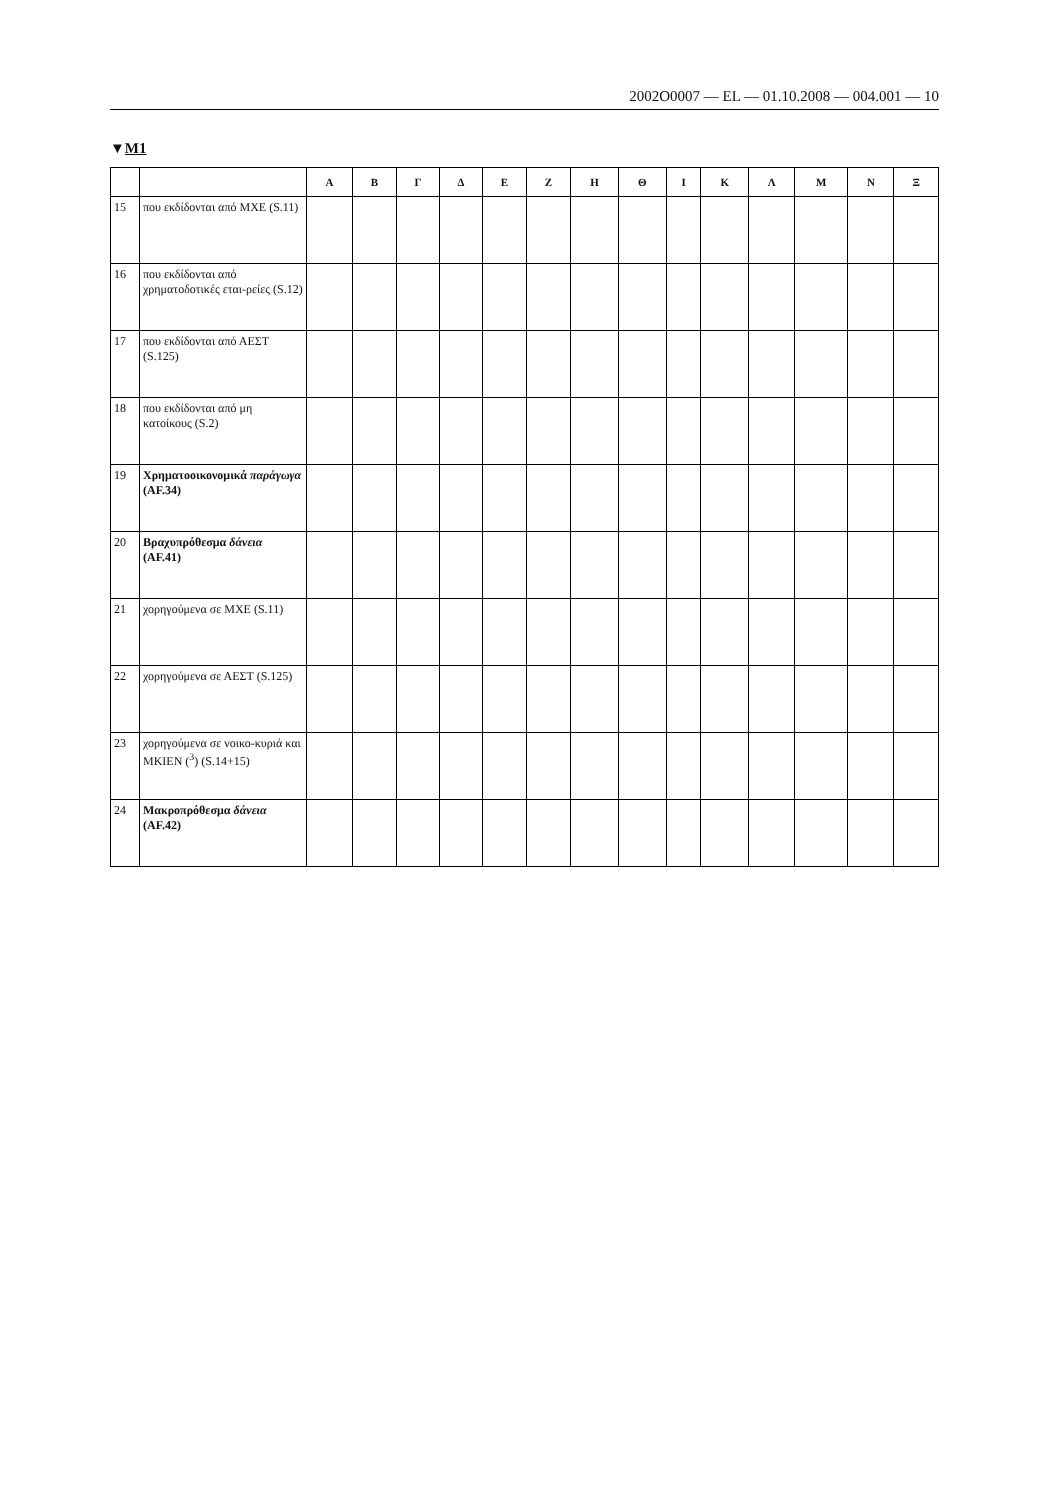2002O0007 — EL — 01.10.2008 — 004.001 — 10
▼M1
| | | Α | Β | Γ | Δ | Ε | Ζ | Η | Θ | Ι | Κ | Λ | Μ | Ν | Ξ |
| --- | --- | --- | --- | --- | --- | --- | --- | --- | --- | --- | --- | --- | --- | --- | --- |
| 15 | που εκδίδονται από ΜΧΕ (S.11) | | | | | | | | | | | | | | |
| 16 | που εκδίδονται από χρηματοδοτικές εται-ρείες (S.12) | | | | | | | | | | | | | | |
| 17 | που εκδίδονται από ΑΕΣΤ (S.125) | | | | | | | | | | | | | | |
| 18 | που εκδίδονται από μη κατοίκους (S.2) | | | | | | | | | | | | | | |
| 19 | Χρηματοοικονομικά παράγωγα (AF.34) | | | | | | | | | | | | | | |
| 20 | Βραχυπρόθεσμα δάνεια (AF.41) | | | | | | | | | | | | | | |
| 21 | χορηγούμενα σε ΜΧΕ (S.11) | | | | | | | | | | | | | | |
| 22 | χορηγούμενα σε ΑΕΣΤ (S.125) | | | | | | | | | | | | | | |
| 23 | χορηγούμενα σε νοικο-κυριά και ΜΚΙΕΝ (<sup>3</sup>) (S.14+15) | | | | | | | | | | | | | | |
| 24 | Μακροπρόθεσμα δάνεια (AF.42) | | | | | | | | | | | | | | |